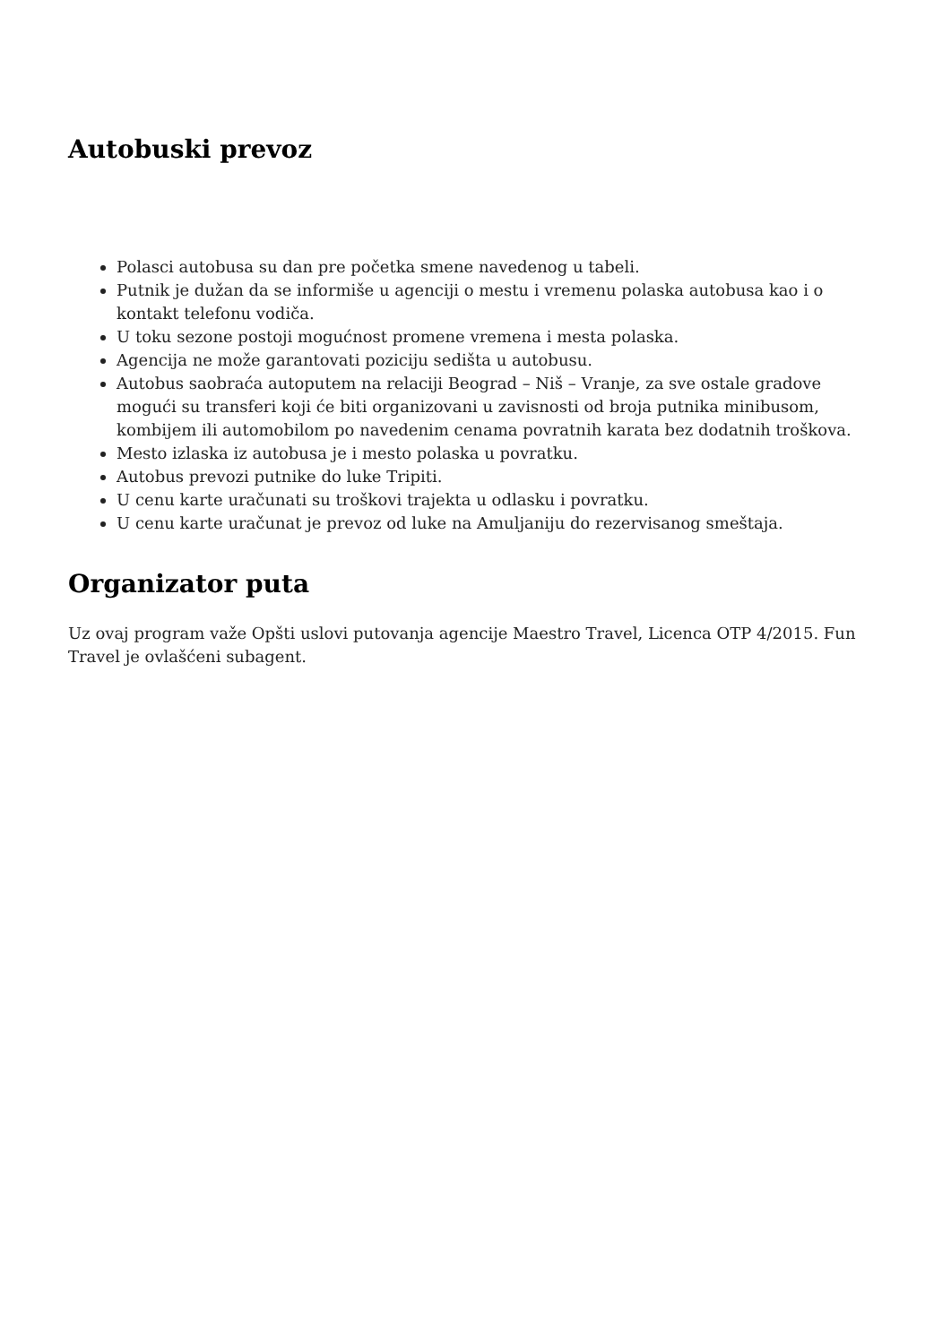Autobuski prevoz
Polasci autobusa su dan pre početka smene navedenog u tabeli.
Putnik je dužan da se informiše u agenciji o mestu i vremenu polaska autobusa kao i o kontakt telefonu vodiča.
U toku sezone postoji mogućnost promene vremena i mesta polaska.
Agencija ne može garantovati poziciju sedišta u autobusu.
Autobus saobraća autoputem na relaciji Beograd – Niš – Vranje, za sve ostale gradove mogući su transferi koji će biti organizovani u zavisnosti od broja putnika minibusom, kombijem ili automobilom po navedenim cenama povratnih karata bez dodatnih troškova.
Mesto izlaska iz autobusa je i mesto polaska u povratku.
Autobus prevozi putnike do luke Tripiti.
U cenu karte uračunati su troškovi trajekta u odlasku i povratku.
U cenu karte uračunat je prevoz od luke na Amuljaniju do rezervisanog smeštaja.
Organizator puta
Uz ovaj program važe Opšti uslovi putovanja agencije Maestro Travel, Licenca OTP 4/2015. Fun Travel je ovlašćeni subagent.